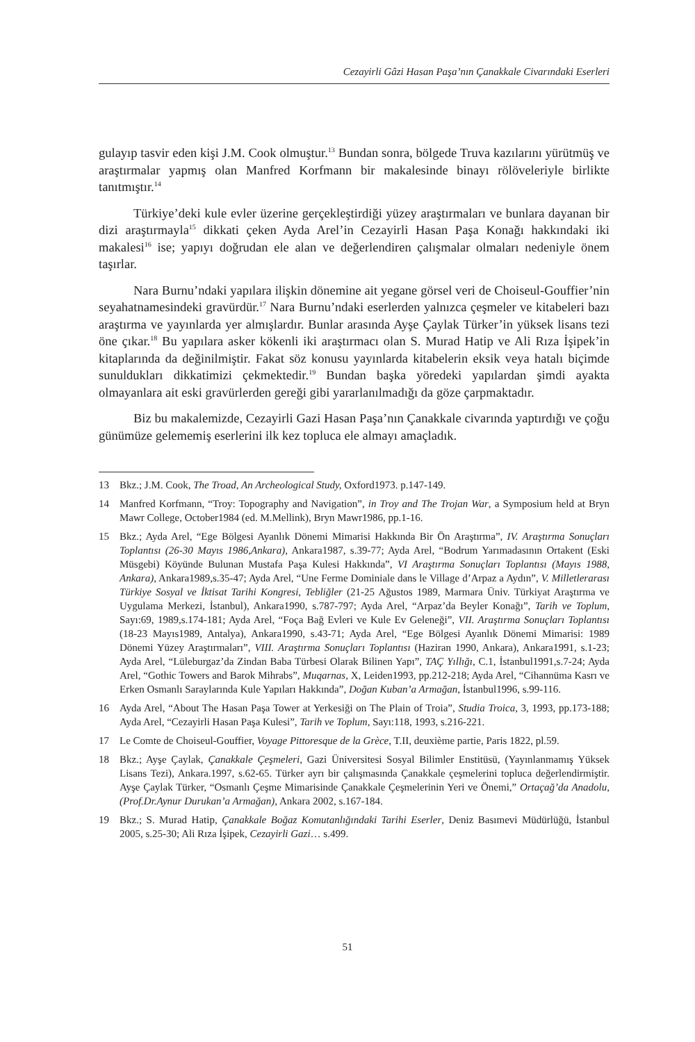Cezayirli Gâzi Hasan Paşa’nın Çanakkale Civarındaki Eserleri
gulayıp tasvir eden kişi J.M. Cook olmuştur.<sup>13</sup> Bundan sonra, bölgede Truva kazılarını yürütmüş ve araştırmalar yapmış olan Manfred Korfmann bir makalesinde binayı rölöveleriyle birlikte tanıtmıştır.<sup>14</sup>
Türkiye’deki kule evler üzerine gerçekleştirdiği yüzey araştırmaları ve bunlara dayanan bir dizi araştırmayla<sup>15</sup> dikkati çeken Ayda Arel’in Cezayirli Hasan Paşa Konağı hakkındaki iki makalesi<sup>16</sup> ise; yapıyı doğrudan ele alan ve değerlendiren çalışmalar olmaları nedeniyle önem taşırlar.
Nara Burnu’ndaki yapılara ilişkin dönemine ait yegane görsel veri de Choiseul-Gouffier’nin seyahatnamesindeki gravürdür.<sup>17</sup> Nara Burnu’ndaki eserlerden yalnızca çeşmeler ve kitabeleri bazı araştırma ve yayınlarda yer almışlardır. Bunlar arasında Ayşe Çaylak Türker’in yüksek lisans tezi öne çıkar.<sup>18</sup> Bu yapılara asker kökenli iki araştırmacı olan S. Murad Hatip ve Ali Rıza İşipek’in kitaplarında da değinilmiştir. Fakat söz konusu yayınlarda kitabelerin eksik veya hatalı biçimde sunuldukları dikkatimizi çekmektedir.<sup>19</sup> Bundan başka yöredeki yapılardan şimdi ayakta olmayanlara ait eski gravürlerden gereği gibi yararlanılmadığı da göze çarpmaktadır.
Biz bu makalemizde, Cezayirli Gazi Hasan Paşa’nın Çanakkale civarında yaptırdığı ve çoğu günümüze gelememiş eserlerini ilk kez topluca ele almayı amaçladık.
13 Bkz.; J.M. Cook, The Troad, An Archeological Study, Oxford1973. p.147-149.
14 Manfred Korfmann, “Troy: Topography and Navigation”, in Troy and The Trojan War, a Symposium held at Bryn Mawr College, October1984 (ed. M.Mellink), Bryn Mawr1986, pp.1-16.
15 Bkz.; Ayda Arel, “Ege Bölgesi Ayanlık Dönemi Mimarisi Hakkında Bir Ön Araştırma”, IV. Araştırma Sonuçları Toplantısı (26-30 Mayıs 1986,Ankara), Ankara1987, s.39-77; Ayda Arel, “Bodrum Yarımadasının Ortakent (Eski Müsgebi) Köyünde Bulunan Mustafa Paşa Kulesi Hakkında”, VI Araştırma Sonuçları Toplantısı (Mayıs 1988, Ankara), Ankara1989,s.35-47; Ayda Arel, “Une Ferme Dominiale dans le Village d’Arpaz a Aydın”, V. Milletlerarası Türkiye Sosyal ve İktisat Tarihi Kongresi, Tebliğler (21-25 Ağustos 1989, Marmara Üniv. Türkiyat Araştırma ve Uygulama Merkezi, İstanbul), Ankara1990, s.787-797; Ayda Arel, “Arpaz’da Beyler Konağı”, Tarih ve Toplum, Sayı:69, 1989,s.174-181; Ayda Arel, “Foça Bağ Evleri ve Kule Ev Geleneği”, VII. Araştırma Sonuçları Toplantısı (18-23 Mayıs1989, Antalya), Ankara1990, s.43-71; Ayda Arel, “Ege Bölgesi Ayanlık Dönemi Mimarisi: 1989 Dönemi Yüzey Araştırmaları”, VIII. Araştırma Sonuçları Toplantısı (Haziran 1990, Ankara), Ankara1991, s.1-23; Ayda Arel, “Lüleburgaz’da Zindan Baba Türbesi Olarak Bilinen Yapı”, TAÇ Yıllığı, C.1, İstanbul1991,s.7-24; Ayda Arel, “Gothic Towers and Barok Mihrabs”, Muqarnas, X, Leiden1993, pp.212-218; Ayda Arel, “Cihannüma Kasrı ve Erken Osmanlı Saraylarında Kule Yapıları Hakkında”, Doğan Kuban’a Armağan, İstanbul1996, s.99-116.
16 Ayda Arel, “About The Hasan Paşa Tower at Yerkesiği on The Plain of Troia”, Studia Troica, 3, 1993, pp.173-188; Ayda Arel, “Cezayirli Hasan Paşa Kulesi”, Tarih ve Toplum, Sayı:118, 1993, s.216-221.
17 Le Comte de Choiseul-Gouffier, Voyage Pittoresque de la Grèce, T.II, deuxième partie, Paris 1822, pl.59.
18 Bkz.; Ayşe Çaylak, Çanakkale Çeşmeleri, Gazi Üniversitesi Sosyal Bilimler Enstitüsü, (Yayınlanmamış Yüksek Lisans Tezi), Ankara.1997, s.62-65. Türker ayrı bir çalışmasında Çanakkale çeşmelerini topluca değerlendirmiştir. Ayşe Çaylak Türker, “Osmanlı Çeşme Mimarisinde Çanakkale Çeşmelerinin Yeri ve Önemi,” Ortaçağ’da Anadolu, (Prof.Dr.Aynur Durukan’a Armağan), Ankara 2002, s.167-184.
19 Bkz.; S. Murad Hatip, Çanakkale Boğaz Komutanlığındaki Tarihi Eserler, Deniz Basımevi Müdürlüğü, İstanbul 2005, s.25-30; Ali Rıza İşipek, Cezayirli Gazi… s.499.
51